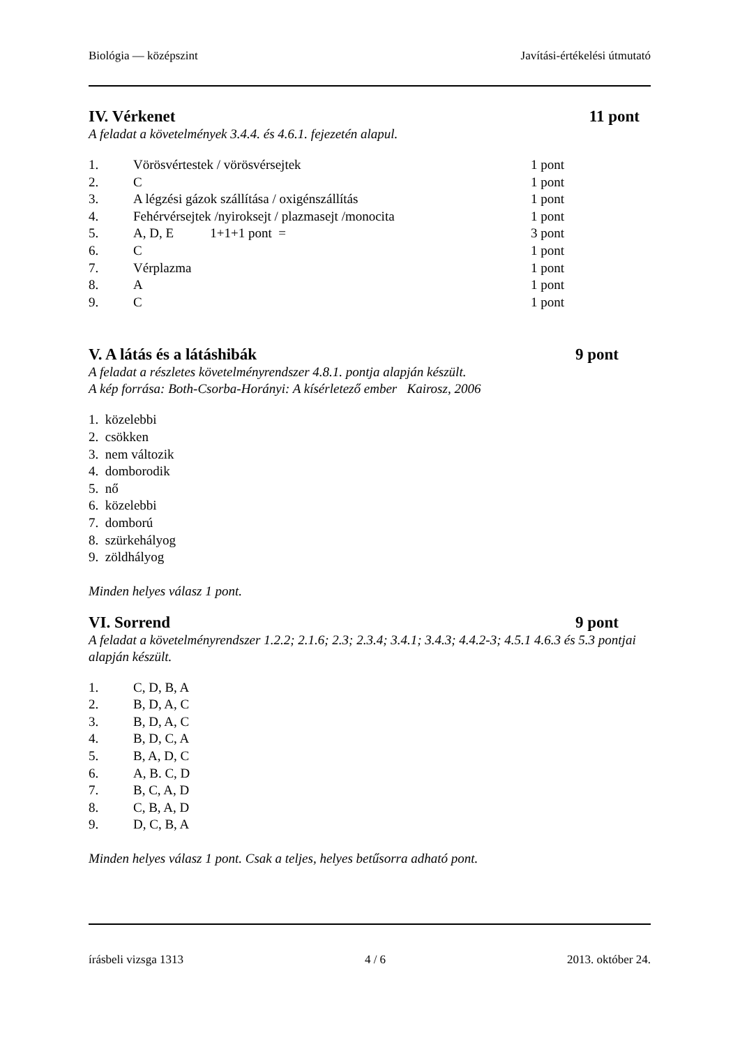Biológia — középszint Javítási-értékelési útmutató
IV. Vérkenet 11 pont
A feladat a követelmények 3.4.4. és 4.6.1. fejezetén alapul.
| 1. | Vörösvértestek / vörösvérsejtek | 1 pont |
| 2. | C | 1 pont |
| 3. | A légzési gázok szállítása / oxigénszállítás | 1 pont |
| 4. | Fehérvérsejtek /nyiroksejt / plazmasejt /monocita | 1 pont |
| 5. | A, D, E 1+1+1 pont = | 3 pont |
| 6. | C | 1 pont |
| 7. | Vérplazma | 1 pont |
| 8. | A | 1 pont |
| 9. | C | 1 pont |
V. A látás és a látáshibák 9 pont
A feladat a részletes követelményrendszer 4.8.1. pontja alapján készült.
A kép forrása: Both-Csorba-Horányi: A kísérletező ember Kairosz, 2006
1. közelebbi
2. csökken
3. nem változik
4. domborodik
5. nő
6. közelebbi
7. domború
8. szürkehályog
9. zöldhályog
Minden helyes válasz 1 pont.
VI. Sorrend 9 pont
A feladat a követelményrendszer 1.2.2; 2.1.6; 2.3; 2.3.4; 3.4.1; 3.4.3; 4.4.2-3; 4.5.1 4.6.3 és 5.3 pontjai alapján készült.
| 1. | C, D, B, A |
| 2. | B, D, A, C |
| 3. | B, D, A, C |
| 4. | B, D, C, A |
| 5. | B, A, D, C |
| 6. | A, B. C, D |
| 7. | B, C, A, D |
| 8. | C, B, A, D |
| 9. | D, C, B, A |
Minden helyes válasz 1 pont. Csak a teljes, helyes betűsorra adható pont.
írásbeli vizsga 1313 4 / 6 2013. október 24.